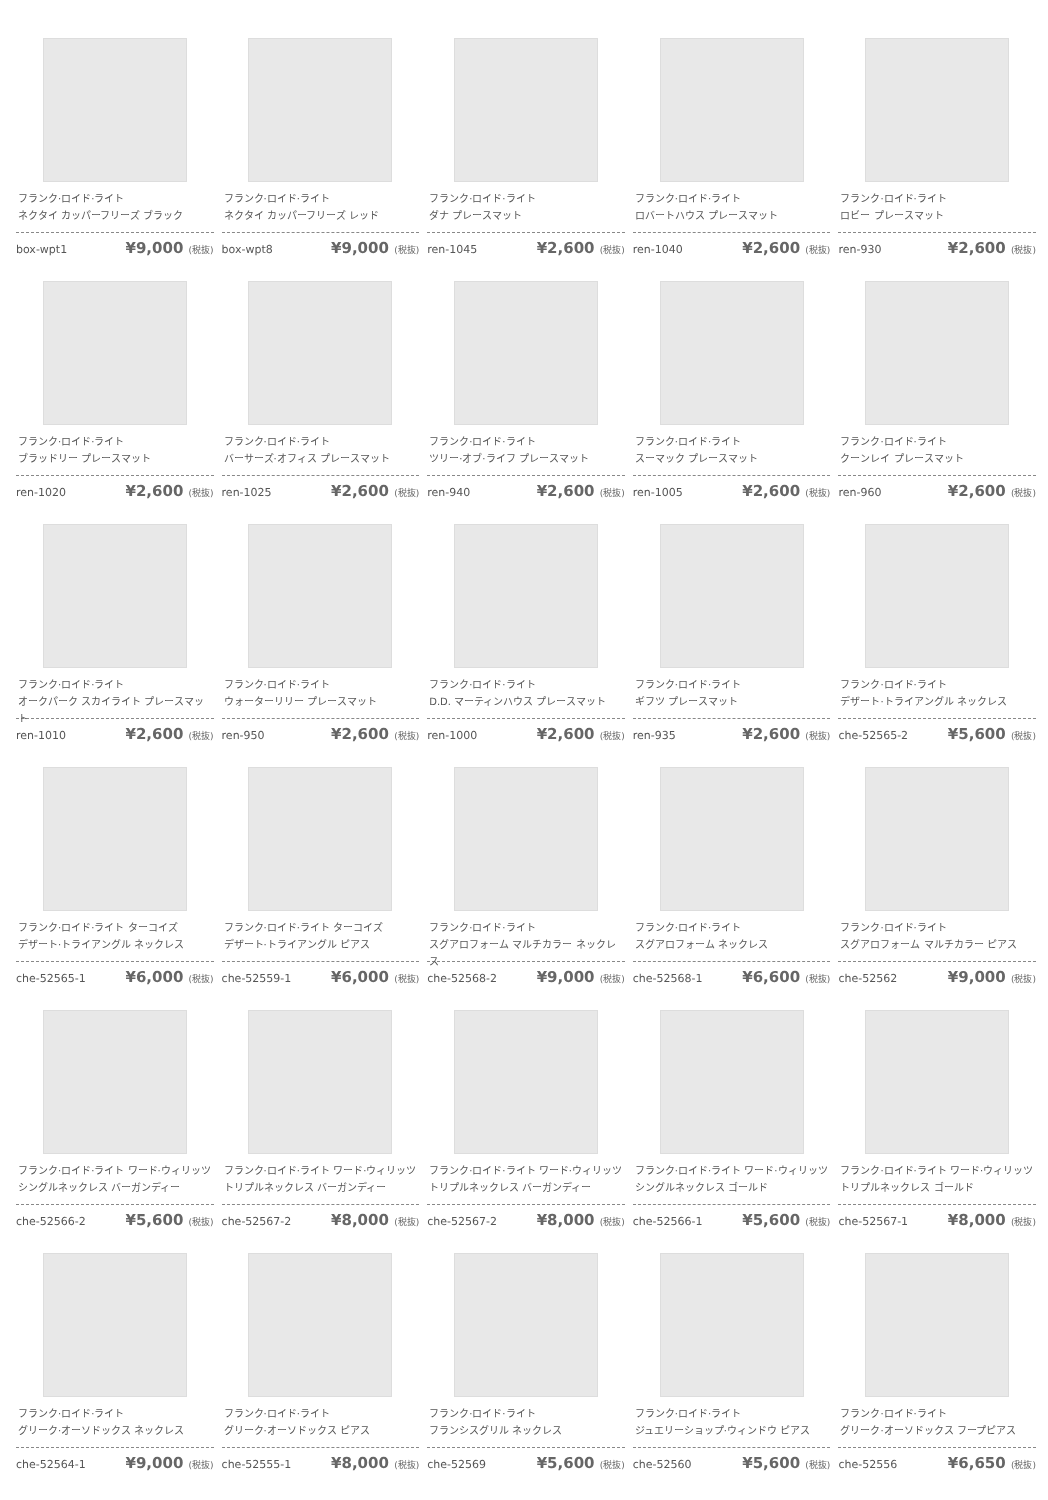フランク·ロイド·ライト
ネクタイ カッパーフリーズ ブラック
box-wpt1 ¥9,000 (税抜)
フランク·ロイド·ライト
ネクタイ カッパーフリーズ レッド
box-wpt8 ¥9,000 (税抜)
フランク·ロイド·ライト
ダナ プレースマット
ren-1045 ¥2,600 (税抜)
フランク·ロイド·ライト
ロバートハウス プレースマット
ren-1040 ¥2,600 (税抜)
フランク·ロイド·ライト
ロビー プレースマット
ren-930 ¥2,600 (税抜)
フランク·ロイド·ライト
ブラッドリー プレースマット
ren-1020 ¥2,600 (税抜)
フランク·ロイド·ライト
バーサーズ·オフィス プレースマット
ren-1025 ¥2,600 (税抜)
フランク·ロイド·ライト
ツリー·オブ·ライフ プレースマット
ren-940 ¥2,600 (税抜)
フランク·ロイド·ライト
スーマック プレースマット
ren-1005 ¥2,600 (税抜)
フランク·ロイド·ライト
クーンレイ プレースマット
ren-960 ¥2,600 (税抜)
フランク·ロイド·ライト
オークパーク スカイライト プレースマット
ren-1010 ¥2,600 (税抜)
フランク·ロイド·ライト
ウォーターリリー プレースマット
ren-950 ¥2,600 (税抜)
フランク·ロイド·ライト
D.D. マーティンハウス プレースマット
ren-1000 ¥2,600 (税抜)
フランク·ロイド·ライト
ギフツ プレースマット
ren-935 ¥2,600 (税抜)
フランク·ロイド·ライト
デザート·トライアングル ネックレス
che-52565-2 ¥5,600 (税抜)
フランク·ロイド·ライト ターコイズ
デザート·トライアングル ネックレス
che-52565-1 ¥6,000 (税抜)
フランク·ロイド·ライト ターコイズ
デザート·トライアングル ピアス
che-52559-1 ¥6,000 (税抜)
フランク·ロイド·ライト
スグアロフォーム マルチカラー ネックレス
che-52568-2 ¥9,000 (税抜)
フランク·ロイド·ライト
スグアロフォーム ネックレス
che-52568-1 ¥6,600 (税抜)
フランク·ロイド·ライト
スグアロフォーム マルチカラー ピアス
che-52562 ¥9,000 (税抜)
フランク·ロイド·ライト ワード·ウィリッツ
シングルネックレス バーガンディー
che-52566-2 ¥5,600 (税抜)
フランク·ロイド·ライト ワード·ウィリッツ
トリプルネックレス バーガンディー
che-52567-2 ¥8,000 (税抜)
フランク·ロイド·ライト ワード·ウィリッツ
トリプルネックレス バーガンディー
che-52567-2 ¥8,000 (税抜)
フランク·ロイド·ライト ワード·ウィリッツ
シングルネックレス ゴールド
che-52566-1 ¥5,600 (税抜)
フランク·ロイド·ライト ワード·ウィリッツ
トリプルネックレス ゴールド
che-52567-1 ¥8,000 (税抜)
フランク·ロイド·ライト
グリーク·オーソドックス ネックレス
che-52564-1 ¥9,000 (税抜)
フランク·ロイド·ライト
グリーク·オーソドックス ピアス
che-52555-1 ¥8,000 (税抜)
フランク·ロイド·ライト
フランシスグリル ネックレス
che-52569 ¥5,600 (税抜)
フランク·ロイド·ライト
ジュエリーショップ·ウィンドウ ピアス
che-52560 ¥5,600 (税抜)
フランク·ロイド·ライト
グリーク·オーソドックス フープピアス
che-52556 ¥6,650 (税抜)